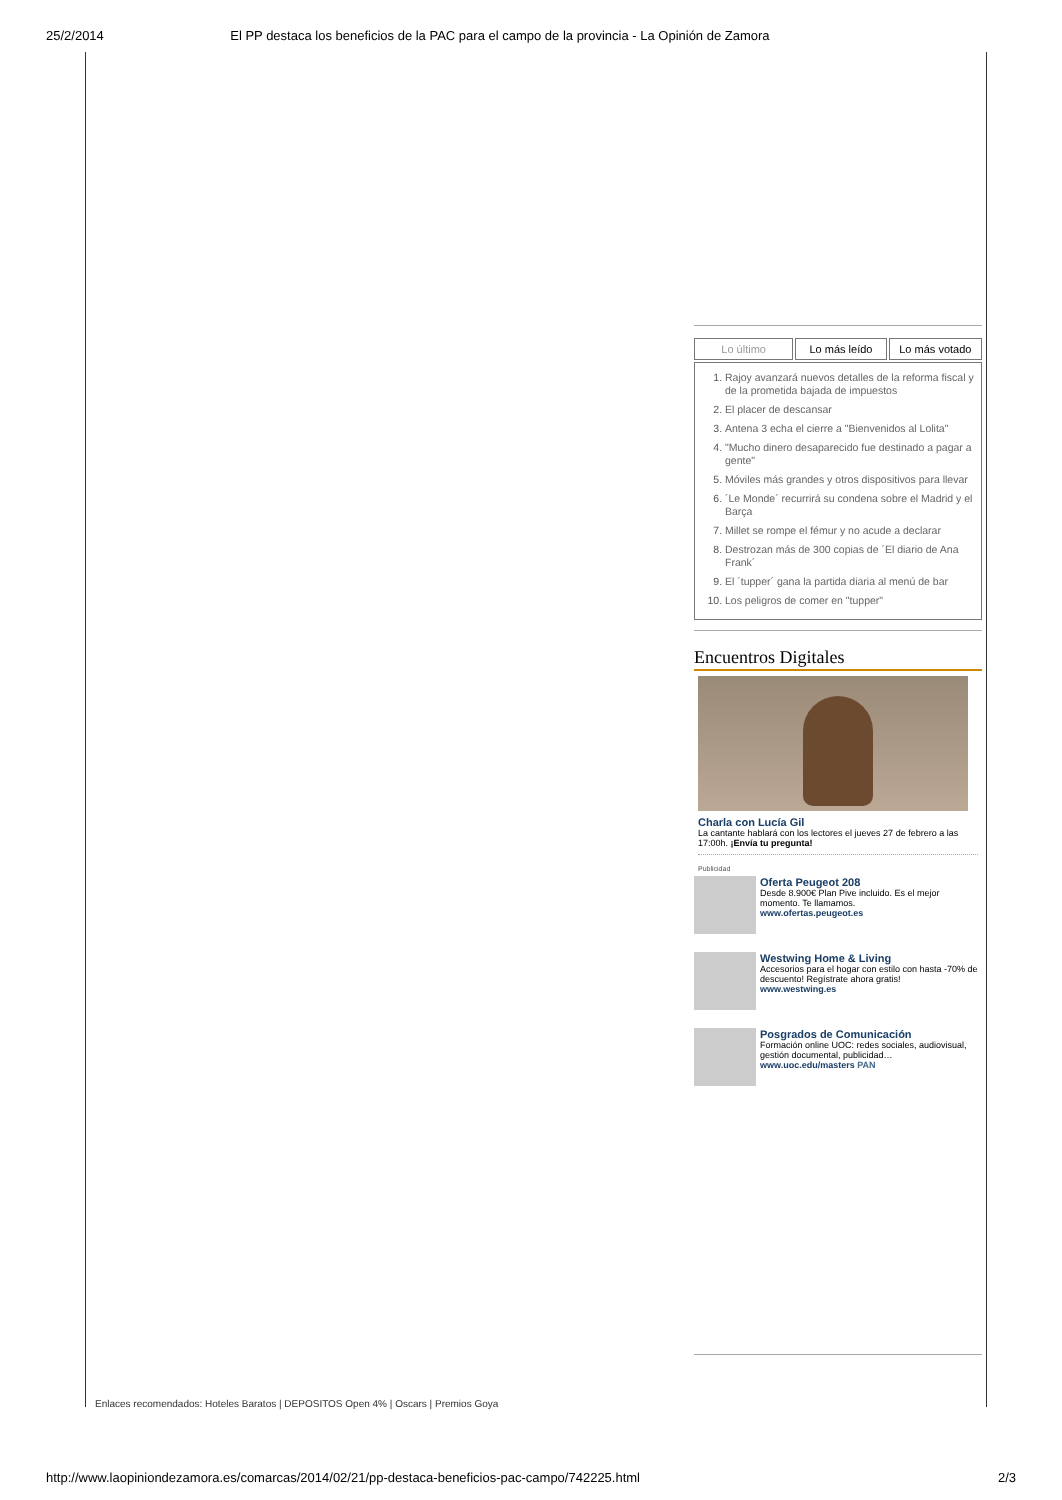25/2/2014 El PP destaca los beneficios de la PAC para el campo de la provincia - La Opinión de Zamora
Lo último Lo más leído Lo más votado
1. Rajoy avanzará nuevos detalles de la reforma fiscal y de la prometida bajada de impuestos
2. El placer de descansar
3. Antena 3 echa el cierre a "Bienvenidos al Lolita"
4. "Mucho dinero desaparecido fue destinado a pagar a gente"
5. Móviles más grandes y otros dispositivos para llevar
6. ´Le Monde´ recurrirá su condena sobre el Madrid y el Barça
7. Millet se rompe el fémur y no acude a declarar
8. Destrozan más de 300 copias de ´El diario de Ana Frank´
9. El ´tupper´ gana la partida diaria al menú de bar
10. Los peligros de comer en "tupper"
Encuentros Digitales
Charla con Lucía Gil
La cantante hablará con los lectores el jueves 27 de febrero a las 17:00h. ¡Envía tu pregunta!
Publicidad
Oferta Peugeot 208
Desde 8.900€ Plan Pive incluido. Es el mejor momento. Te llamamos.
www.ofertas.peugeot.es
Westwing Home & Living
Accesorios para el hogar con estilo con hasta -70% de descuento! Regístrate ahora gratis!
www.westwing.es
Posgrados de Comunicación
Formación online UOC: redes sociales, audiovisual, gestión documental, publicidad…
www.uoc.edu/masters PAN
Enlaces recomendados: Hoteles Baratos | DEPOSITOS Open 4% | Oscars | Premios Goya
http://www.laopiniondezamora.es/comarcas/2014/02/21/pp-destaca-beneficios-pac-campo/742225.html 2/3